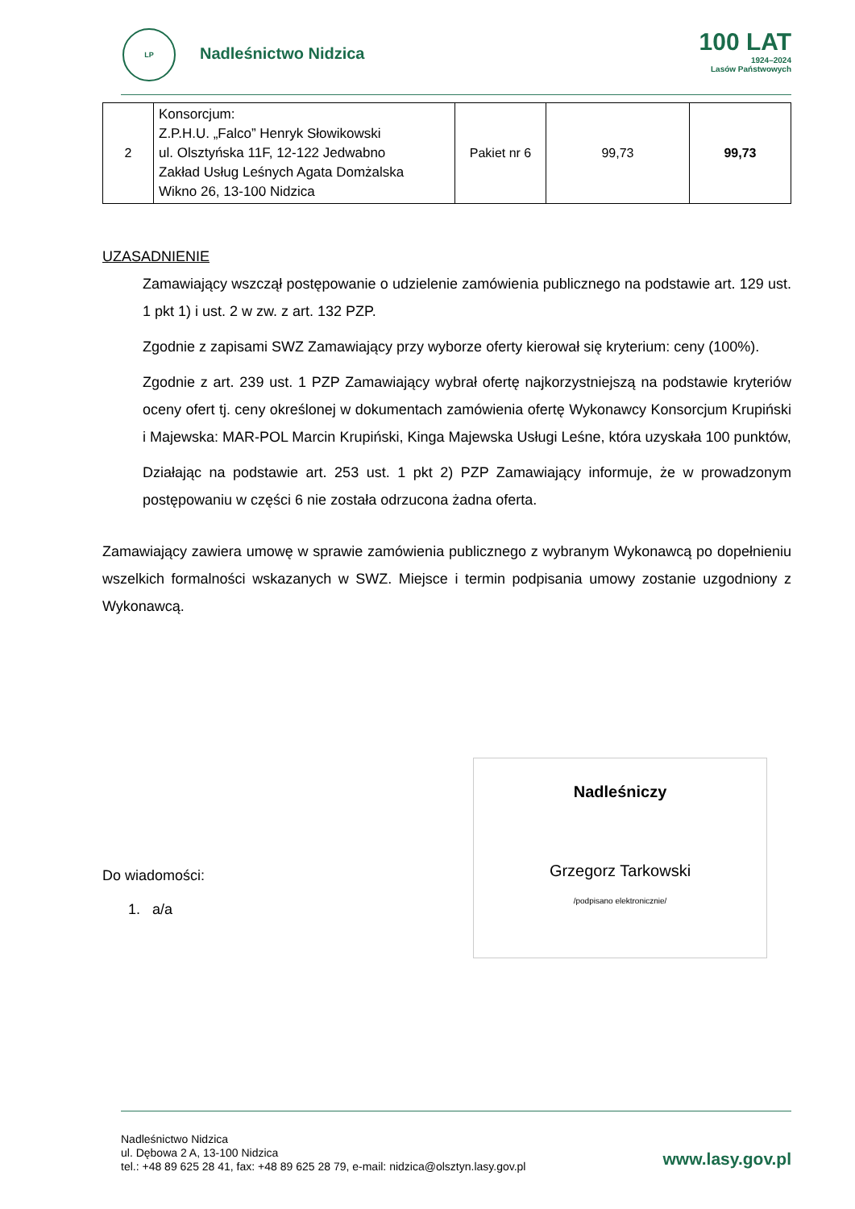LP
Nadleśnictwo Nidzica
100 LAT
1924–2024
Lasów Państwowych
| 2 | Konsorcjum: Z.P.H.U. „Falco” Henryk Słowikowski ul. Olsztyńska 11F, 12-122 Jedwabno Zakład Usług Leśnych Agata Domżalska Wikno 26, 13-100 Nidzica | Pakiet nr 6 | 99,73 | 99,73 |
UZASADNIENIE
Zamawiający wszczął postępowanie o udzielenie zamówienia publicznego na podstawie art. 129 ust. 1 pkt 1) i ust. 2 w zw. z art. 132 PZP.
Zgodnie z zapisami SWZ Zamawiający przy wyborze oferty kierował się kryterium: ceny (100%).
Zgodnie z art. 239 ust. 1 PZP Zamawiający wybrał ofertę najkorzystniejszą na podstawie kryteriów oceny ofert tj. ceny określonej w dokumentach zamówienia ofertę Wykonawcy Konsorcjum Krupiński i Majewska: MAR-POL Marcin Krupiński, Kinga Majewska Usługi Leśne, która uzyskała 100 punktów,
Działając na podstawie art. 253 ust. 1 pkt 2) PZP Zamawiający informuje, że w prowadzonym postępowaniu w części 6 nie została odrzucona żadna oferta.
Zamawiający zawiera umowę w sprawie zamówienia publicznego z wybranym Wykonawcą po dopełnieniu wszelkich formalności wskazanych w SWZ. Miejsce i termin podpisania umowy zostanie uzgodniony z Wykonawcą.
Do wiadomości:
1. a/a
Nadleśniczy
Grzegorz Tarkowski
/podpisano elektronicznie/
Nadleśnictwo Nidzica
ul. Dębowa 2 A, 13-100 Nidzica
tel.: +48 89 625 28 41, fax: +48 89 625 28 79, e-mail: nidzica@olsztyn.lasy.gov.pl
www.lasy.gov.pl